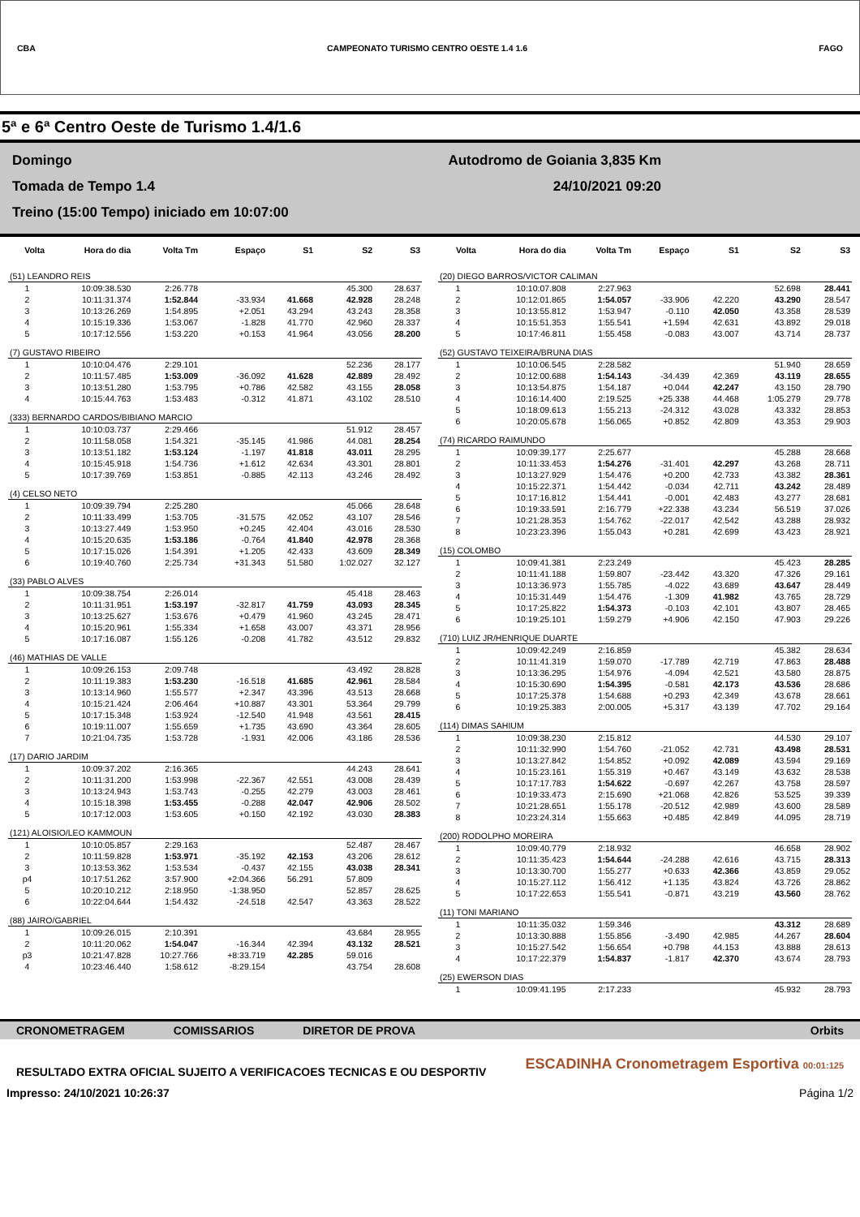CBA CAMPEONATO TURISMO CENTRO OESTE 1.4 1.6 FAGO
5ª e 6ª Centro Oeste de Turismo 1.4/1.6
Domingo
Tomada de Tempo 1.4
Treino (15:00 Tempo) iniciado em 10:07:00
Autodromo de Goiania 3,835 Km
24/10/2021 09:20
| Volta | Hora do dia | Volta Tm | Espaço | S1 | S2 | S3 |
| --- | --- | --- | --- | --- | --- | --- |
| (51) LEANDRO REIS | | | | | | |
| 1 | 10:09:38.530 | 2:26.778 | | | 45.300 | 28.637 |
| 2 | 10:11:31.374 | 1:52.844 | -33.934 | 41.668 | 42.928 | 28.248 |
| 3 | 10:13:26.269 | 1:54.895 | +2.051 | 43.294 | 43.243 | 28.358 |
| 4 | 10:15:19.336 | 1:53.067 | -1.828 | 41.770 | 42.960 | 28.337 |
| 5 | 10:17:12.556 | 1:53.220 | +0.153 | 41.964 | 43.056 | 28.200 |
| (7) GUSTAVO RIBEIRO | | | | | | |
| 1 | 10:10:04.476 | 2:29.101 | | | 52.236 | 28.177 |
| 2 | 10:11:57.485 | 1:53.009 | -36.092 | 41.628 | 42.889 | 28.492 |
| 3 | 10:13:51.280 | 1:53.795 | +0.786 | 42.582 | 43.155 | 28.058 |
| 4 | 10:15:44.763 | 1:53.483 | -0.312 | 41.871 | 43.102 | 28.510 |
| (333) BERNARDO CARDOS/BIBIANO MARCIO | | | | | | |
| 1 | 10:10:03.737 | 2:29.466 | | | 51.912 | 28.457 |
| 2 | 10:11:58.058 | 1:54.321 | -35.145 | 41.986 | 44.081 | 28.254 |
| 3 | 10:13:51.182 | 1:53.124 | -1.197 | 41.818 | 43.011 | 28.295 |
| 4 | 10:15:45.918 | 1:54.736 | +1.612 | 42.634 | 43.301 | 28.801 |
| 5 | 10:17:39.769 | 1:53.851 | -0.885 | 42.113 | 43.246 | 28.492 |
| (4) CELSO NETO | | | | | | |
| 1 | 10:09:39.794 | 2:25.280 | | | 45.066 | 28.648 |
| 2 | 10:11:33.499 | 1:53.705 | -31.575 | 42.052 | 43.107 | 28.546 |
| 3 | 10:13:27.449 | 1:53.950 | +0.245 | 42.404 | 43.016 | 28.530 |
| 4 | 10:15:20.635 | 1:53.186 | -0.764 | 41.840 | 42.978 | 28.368 |
| 5 | 10:17:15.026 | 1:54.391 | +1.205 | 42.433 | 43.609 | 28.349 |
| 6 | 10:19:40.760 | 2:25.734 | +31.343 | 51.580 | 1:02.027 | 32.127 |
| (33) PABLO ALVES | | | | | | |
| 1 | 10:09:38.754 | 2:26.014 | | | 45.418 | 28.463 |
| 2 | 10:11:31.951 | 1:53.197 | -32.817 | 41.759 | 43.093 | 28.345 |
| 3 | 10:13:25.627 | 1:53.676 | +0.479 | 41.960 | 43.245 | 28.471 |
| 4 | 10:15:20.961 | 1:55.334 | +1.658 | 43.007 | 43.371 | 28.956 |
| 5 | 10:17:16.087 | 1:55.126 | -0.208 | 41.782 | 43.512 | 29.832 |
| (46) MATHIAS DE VALLE | | | | | | |
| 1 | 10:09:26.153 | 2:09.748 | | | 43.492 | 28.828 |
| 2 | 10:11:19.383 | 1:53.230 | -16.518 | 41.685 | 42.961 | 28.584 |
| 3 | 10:13:14.960 | 1:55.577 | +2.347 | 43.396 | 43.513 | 28.668 |
| 4 | 10:15:21.424 | 2:06.464 | +10.887 | 43.301 | 53.364 | 29.799 |
| 5 | 10:17:15.348 | 1:53.924 | -12.540 | 41.948 | 43.561 | 28.415 |
| 6 | 10:19:11.007 | 1:55.659 | +1.735 | 43.690 | 43.364 | 28.605 |
| 7 | 10:21:04.735 | 1:53.728 | -1.931 | 42.006 | 43.186 | 28.536 |
| (17) DARIO JARDIM | | | | | | |
| 1 | 10:09:37.202 | 2:16.365 | | | 44.243 | 28.641 |
| 2 | 10:11:31.200 | 1:53.998 | -22.367 | 42.551 | 43.008 | 28.439 |
| 3 | 10:13:24.943 | 1:53.743 | -0.255 | 42.279 | 43.003 | 28.461 |
| 4 | 10:15:18.398 | 1:53.455 | -0.288 | 42.047 | 42.906 | 28.502 |
| 5 | 10:17:12.003 | 1:53.605 | +0.150 | 42.192 | 43.030 | 28.383 |
| (121) ALOISIO/LEO KAMMOUN | | | | | | |
| 1 | 10:10:05.857 | 2:29.163 | | | 52.487 | 28.467 |
| 2 | 10:11:59.828 | 1:53.971 | -35.192 | 42.153 | 43.206 | 28.612 |
| 3 | 10:13:53.362 | 1:53.534 | -0.437 | 42.155 | 43.038 | 28.341 |
| p4 | 10:17:51.262 | 3:57.900 | +2:04.366 | 56.291 | 57.809 | |
| 5 | 10:20:10.212 | 2:18.950 | -1:38.950 | | 52.857 | 28.625 |
| 6 | 10:22:04.644 | 1:54.432 | -24.518 | 42.547 | 43.363 | 28.522 |
| (88) JAIRO/GABRIEL | | | | | | |
| 1 | 10:09:26.015 | 2:10.391 | | | 43.684 | 28.955 |
| 2 | 10:11:20.062 | 1:54.047 | -16.344 | 42.394 | 43.132 | 28.521 |
| p3 | 10:21:47.828 | 10:27.766 | +8:33.719 | 42.285 | 59.016 | |
| 4 | 10:23:46.440 | 1:58.612 | -8:29.154 | | 43.754 | 28.608 |
| Volta | Hora do dia | Volta Tm | Espaço | S1 | S2 | S3 |
| --- | --- | --- | --- | --- | --- | --- |
| (20) DIEGO BARROS/VICTOR CALIMAN | | | | | | |
| 1 | 10:10:07.808 | 2:27.963 | | | 52.698 | 28.441 |
| 2 | 10:12:01.865 | 1:54.057 | -33.906 | 42.220 | 43.290 | 28.547 |
| 3 | 10:13:55.812 | 1:53.947 | -0.110 | 42.050 | 43.358 | 28.539 |
| 4 | 10:15:51.353 | 1:55.541 | +1.594 | 42.631 | 43.892 | 29.018 |
| 5 | 10:17:46.811 | 1:55.458 | -0.083 | 43.007 | 43.714 | 28.737 |
| (52) GUSTAVO TEIXEIRA/BRUNA DIAS | | | | | | |
| 1 | 10:10:06.545 | 2:28.582 | | | 51.940 | 28.659 |
| 2 | 10:12:00.688 | 1:54.143 | -34.439 | 42.369 | 43.119 | 28.655 |
| 3 | 10:13:54.875 | 1:54.187 | +0.044 | 42.247 | 43.150 | 28.790 |
| 4 | 10:16:14.400 | 2:19.525 | +25.338 | 44.468 | 1:05.279 | 29.778 |
| 5 | 10:18:09.613 | 1:55.213 | -24.312 | 43.028 | 43.332 | 28.853 |
| 6 | 10:20:05.678 | 1:56.065 | +0.852 | 42.809 | 43.353 | 29.903 |
| (74) RICARDO RAIMUNDO | | | | | | |
| 1 | 10:09:39.177 | 2:25.677 | | | 45.288 | 28.668 |
| 2 | 10:11:33.453 | 1:54.276 | -31.401 | 42.297 | 43.268 | 28.711 |
| 3 | 10:13:27.929 | 1:54.476 | +0.200 | 42.733 | 43.382 | 28.361 |
| 4 | 10:15:22.371 | 1:54.442 | -0.034 | 42.711 | 43.242 | 28.489 |
| 5 | 10:17:16.812 | 1:54.441 | -0.001 | 42.483 | 43.277 | 28.681 |
| 6 | 10:19:33.591 | 2:16.779 | +22.338 | 43.234 | 56.519 | 37.026 |
| 7 | 10:21:28.353 | 1:54.762 | -22.017 | 42.542 | 43.288 | 28.932 |
| 8 | 10:23:23.396 | 1:55.043 | +0.281 | 42.699 | 43.423 | 28.921 |
| (15) COLOMBO | | | | | | |
| 1 | 10:09:41.381 | 2:23.249 | | | 45.423 | 28.285 |
| 2 | 10:11:41.188 | 1:59.807 | -23.442 | 43.320 | 47.326 | 29.161 |
| 3 | 10:13:36.973 | 1:55.785 | -4.022 | 43.689 | 43.647 | 28.449 |
| 4 | 10:15:31.449 | 1:54.476 | -1.309 | 41.982 | 43.765 | 28.729 |
| 5 | 10:17:25.822 | 1:54.373 | -0.103 | 42.101 | 43.807 | 28.465 |
| 6 | 10:19:25.101 | 1:59.279 | +4.906 | 42.150 | 47.903 | 29.226 |
| (710) LUIZ JR/HENRIQUE DUARTE | | | | | | |
| 1 | 10:09:42.249 | 2:16.859 | | | 45.382 | 28.634 |
| 2 | 10:11:41.319 | 1:59.070 | -17.789 | 42.719 | 47.863 | 28.488 |
| 3 | 10:13:36.295 | 1:54.976 | -4.094 | 42.521 | 43.580 | 28.875 |
| 4 | 10:15:30.690 | 1:54.395 | -0.581 | 42.173 | 43.536 | 28.686 |
| 5 | 10:17:25.378 | 1:54.688 | +0.293 | 42.349 | 43.678 | 28.661 |
| 6 | 10:19:25.383 | 2:00.005 | +5.317 | 43.139 | 47.702 | 29.164 |
| (114) DIMAS SAHIUM | | | | | | |
| 1 | 10:09:38.230 | 2:15.812 | | | 44.530 | 29.107 |
| 2 | 10:11:32.990 | 1:54.760 | -21.052 | 42.731 | 43.498 | 28.531 |
| 3 | 10:13:27.842 | 1:54.852 | +0.092 | 42.089 | 43.594 | 29.169 |
| 4 | 10:15:23.161 | 1:55.319 | +0.467 | 43.149 | 43.632 | 28.538 |
| 5 | 10:17:17.783 | 1:54.622 | -0.697 | 42.267 | 43.758 | 28.597 |
| 6 | 10:19:33.473 | 2:15.690 | +21.068 | 42.826 | 53.525 | 39.339 |
| 7 | 10:21:28.651 | 1:55.178 | -20.512 | 42.989 | 43.600 | 28.589 |
| 8 | 10:23:24.314 | 1:55.663 | +0.485 | 42.849 | 44.095 | 28.719 |
| (200) RODOLPHO MOREIRA | | | | | | |
| 1 | 10:09:40.779 | 2:18.932 | | | 46.658 | 28.902 |
| 2 | 10:11:35.423 | 1:54.644 | -24.288 | 42.616 | 43.715 | 28.313 |
| 3 | 10:13:30.700 | 1:55.277 | +0.633 | 42.366 | 43.859 | 29.052 |
| 4 | 10:15:27.112 | 1:56.412 | +1.135 | 43.824 | 43.726 | 28.862 |
| 5 | 10:17:22.653 | 1:55.541 | -0.871 | 43.219 | 43.560 | 28.762 |
| (11) TONI MARIANO | | | | | | |
| 1 | 10:11:35.032 | 1:59.346 | | | 43.312 | 28.689 |
| 2 | 10:13:30.888 | 1:55.856 | -3.490 | 42.985 | 44.267 | 28.604 |
| 3 | 10:15:27.542 | 1:56.654 | +0.798 | 44.153 | 43.888 | 28.613 |
| 4 | 10:17:22.379 | 1:54.837 | -1.817 | 42.370 | 43.674 | 28.793 |
| (25) EWERSON DIAS | | | | | | |
| 1 | 10:09:41.195 | 2:17.233 | | | 45.932 | 28.793 |
CRONOMETRAGEM COMISSARIOS DIRETOR DE PROVA Orbits
RESULTADO EXTRA OFICIAL SUJEITO A VERIFICACOES TECNICAS E OU DESPORTIV ESCADINHA Cronometragem Esportiva 00:01:125
Impresso: 24/10/2021 10:26:37 Página 1/2